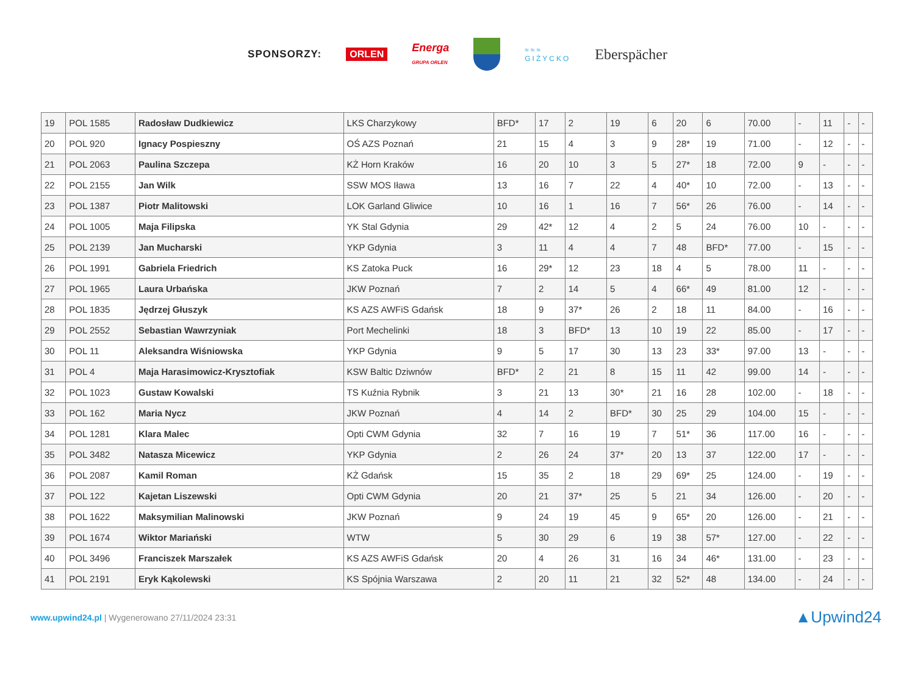SPONSORZY: ORLEN Energa
GRUPA ORLEN
≈≈≈
GIŻYCKO Eberspächer
| 19 | POL 1585 | Radosław Dudkiewicz | LKS Charzykowy | BFD* | 17 | 2 | 19 | 6 | 20 | 6 | 70.00 | - | 11 | - | - |
| 20 | POL 920 | Ignacy Pospieszny | OŚ AZS Poznań | 21 | 15 | 4 | 3 | 9 | 28* | 19 | 71.00 | - | 12 | - | - |
| 21 | POL 2063 | Paulina Szczepa | KŻ Horn Kraków | 16 | 20 | 10 | 3 | 5 | 27* | 18 | 72.00 | 9 | - | - | - |
| 22 | POL 2155 | Jan Wilk | SSW MOS Iława | 13 | 16 | 7 | 22 | 4 | 40* | 10 | 72.00 | - | 13 | - | - |
| 23 | POL 1387 | Piotr Malitowski | LOK Garland Gliwice | 10 | 16 | 1 | 16 | 7 | 56* | 26 | 76.00 | - | 14 | - | - |
| 24 | POL 1005 | Maja Filipska | YK Stal Gdynia | 29 | 42* | 12 | 4 | 2 | 5 | 24 | 76.00 | 10 | - | - | - |
| 25 | POL 2139 | Jan Mucharski | YKP Gdynia | 3 | 11 | 4 | 4 | 7 | 48 | BFD* | 77.00 | - | 15 | - | - |
| 26 | POL 1991 | Gabriela Friedrich | KS Zatoka Puck | 16 | 29* | 12 | 23 | 18 | 4 | 5 | 78.00 | 11 | - | - | - |
| 27 | POL 1965 | Laura Urbańska | JKW Poznań | 7 | 2 | 14 | 5 | 4 | 66* | 49 | 81.00 | 12 | - | - | - |
| 28 | POL 1835 | Jędrzej Głuszyk | KS AZS AWFiS Gdańsk | 18 | 9 | 37* | 26 | 2 | 18 | 11 | 84.00 | - | 16 | - | - |
| 29 | POL 2552 | Sebastian Wawrzyniak | Port Mechelinki | 18 | 3 | BFD* | 13 | 10 | 19 | 22 | 85.00 | - | 17 | - | - |
| 30 | POL 11 | Aleksandra Wiśniowska | YKP Gdynia | 9 | 5 | 17 | 30 | 13 | 23 | 33* | 97.00 | 13 | - | - | - |
| 31 | POL 4 | Maja Harasimowicz-Krysztofiak | KSW Baltic Dziwnów | BFD* | 2 | 21 | 8 | 15 | 11 | 42 | 99.00 | 14 | - | - | - |
| 32 | POL 1023 | Gustaw Kowalski | TS Kuźnia Rybnik | 3 | 21 | 13 | 30* | 21 | 16 | 28 | 102.00 | - | 18 | - | - |
| 33 | POL 162 | Maria Nycz | JKW Poznań | 4 | 14 | 2 | BFD* | 30 | 25 | 29 | 104.00 | 15 | - | - | - |
| 34 | POL 1281 | Klara Malec | Opti CWM Gdynia | 32 | 7 | 16 | 19 | 7 | 51* | 36 | 117.00 | 16 | - | - | - |
| 35 | POL 3482 | Natasza Micewicz | YKP Gdynia | 2 | 26 | 24 | 37* | 20 | 13 | 37 | 122.00 | 17 | - | - | - |
| 36 | POL 2087 | Kamil Roman | KŻ Gdańsk | 15 | 35 | 2 | 18 | 29 | 69* | 25 | 124.00 | - | 19 | - | - |
| 37 | POL 122 | Kajetan Liszewski | Opti CWM Gdynia | 20 | 21 | 37* | 25 | 5 | 21 | 34 | 126.00 | - | 20 | - | - |
| 38 | POL 1622 | Maksymilian Malinowski | JKW Poznań | 9 | 24 | 19 | 45 | 9 | 65* | 20 | 126.00 | - | 21 | - | - |
| 39 | POL 1674 | Wiktor Mariański | WTW | 5 | 30 | 29 | 6 | 19 | 38 | 57* | 127.00 | - | 22 | - | - |
| 40 | POL 3496 | Franciszek Marszałek | KS AZS AWFiS Gdańsk | 20 | 4 | 26 | 31 | 16 | 34 | 46* | 131.00 | - | 23 | - | - |
| 41 | POL 2191 | Eryk Kąkolewski | KS Spójnia Warszawa | 2 | 20 | 11 | 21 | 32 | 52* | 48 | 134.00 | - | 24 | - | - |
www.upwind24.pl | Wygenerowano 27/11/2024 23:31 ▲Upwind24